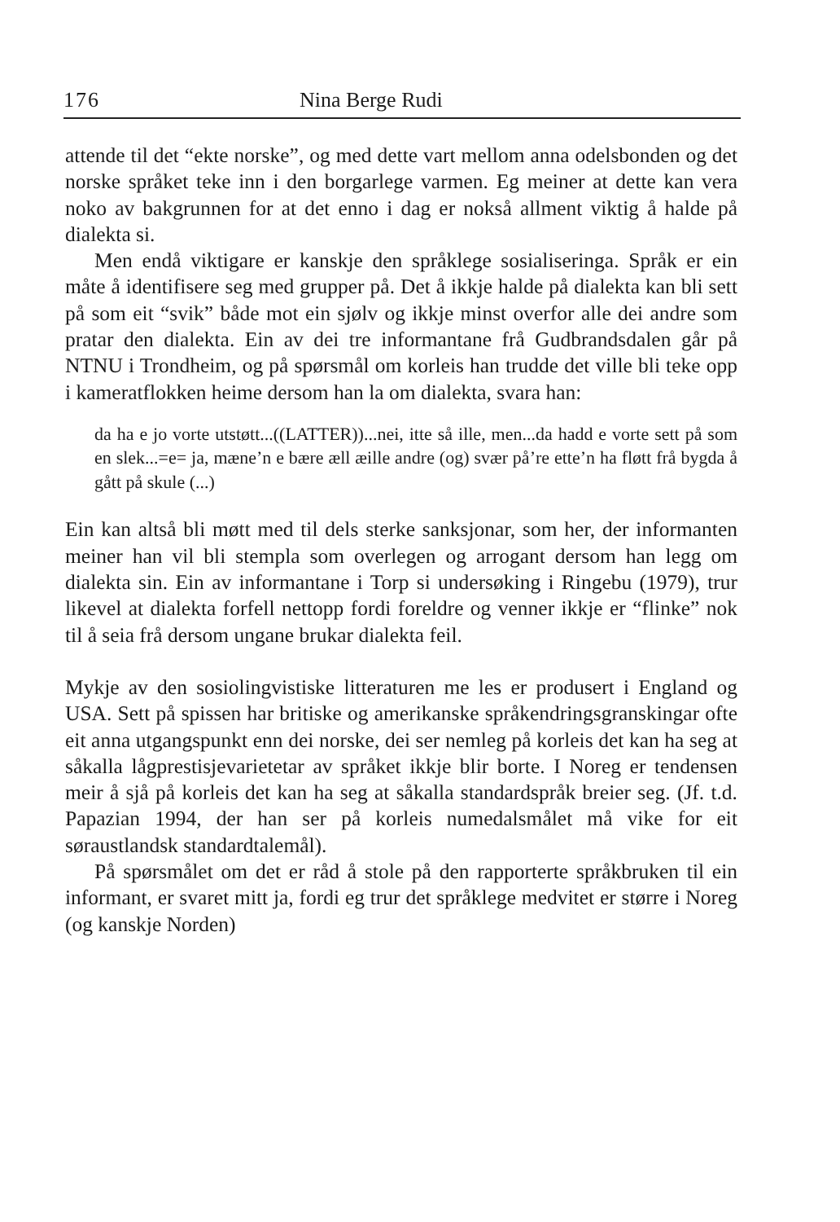176 Nina Berge Rudi
attende til det “ekte norske”, og med dette vart mellom anna odelsbonden og det norske språket teke inn i den borgarlege varmen. Eg meiner at dette kan vera noko av bakgrunnen for at det enno i dag er nokså allment viktig å halde på dialekta si.
Men endå viktigare er kanskje den språklege sosialiseringa. Språk er ein måte å identifisere seg med grupper på. Det å ikkje halde på dialekta kan bli sett på som eit “svik” både mot ein sjølv og ikkje minst overfor alle dei andre som pratar den dialekta. Ein av dei tre informantane frå Gudbrandsdalen går på NTNU i Trondheim, og på spørsmål om korleis han trudde det ville bli teke opp i kameratflokken heime dersom han la om dialekta, svara han:
da ha e jo vorte utstøtt...((LATTER))...nei, itte så ille, men...da hadd e vorte sett på som en slek...=e= ja, mæne’n e bære æll æille andre (og) svær på’re ette’n ha fløtt frå bygda å gått på skule (...)
Ein kan altså bli møtt med til dels sterke sanksjonar, som her, der informanten meiner han vil bli stempla som overlegen og arrogant dersom han legg om dialekta sin. Ein av informantane i Torp si undersøking i Ringebu (1979), trur likevel at dialekta forfell nettopp fordi foreldre og venner ikkje er “flinke” nok til å seia frå dersom ungane brukar dialekta feil.
Mykje av den sosiolingvistiske litteraturen me les er produsert i England og USA. Sett på spissen har britiske og amerikanske språkendringsgranskingar ofte eit anna utgangspunkt enn dei norske, dei ser nemleg på korleis det kan ha seg at såkalla lågprestisjevarietetar av språket ikkje blir borte. I Noreg er tendensen meir å sjå på korleis det kan ha seg at såkalla standardspråk breier seg. (Jf. t.d. Papazian 1994, der han ser på korleis numedalsmålet må vike for eit søraustlandsk standardtalemål).
På spørsmålet om det er råd å stole på den rapporterte språkbruken til ein informant, er svaret mitt ja, fordi eg trur det språklege medvitet er større i Noreg (og kanskje Norden)